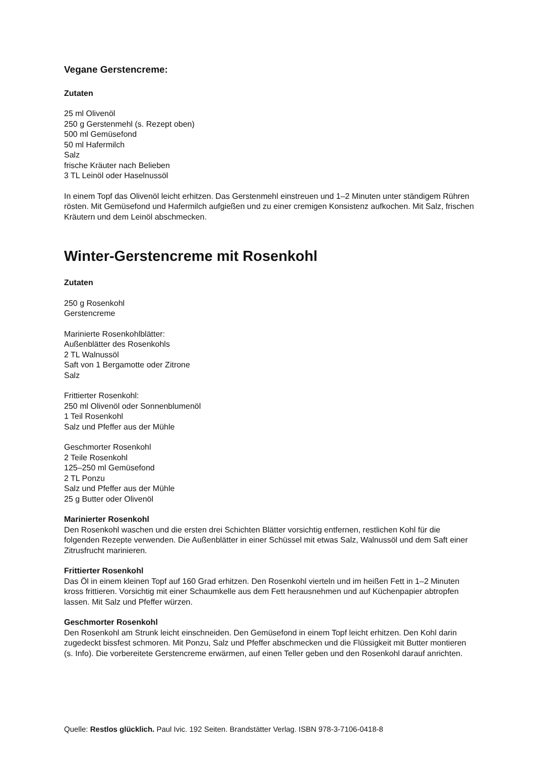Vegane Gerstencreme:
Zutaten
25 ml Olivenöl
250 g Gerstenmehl (s. Rezept oben)
500 ml Gemüsefond
50 ml Hafermilch
Salz
frische Kräuter nach Belieben
3 TL Leinöl oder Haselnussöl
In einem Topf das Olivenöl leicht erhitzen. Das Gerstenmehl einstreuen und 1–2 Minuten unter ständigem Rühren rösten. Mit Gemüsefond und Hafermilch aufgießen und zu einer cremigen Konsistenz aufkochen. Mit Salz, frischen Kräutern und dem Leinöl abschmecken.
Winter-Gerstencreme mit Rosenkohl
Zutaten
250 g Rosenkohl
Gerstencreme
Marinierte Rosenkohlblätter:
Außenblätter des Rosenkohls
2 TL Walnussöl
Saft von 1 Bergamotte oder Zitrone
Salz
Frittierter Rosenkohl:
250 ml Olivenöl oder Sonnenblumenöl
1 Teil Rosenkohl
Salz und Pfeffer aus der Mühle
Geschmorter Rosenkohl
2 Teile Rosenkohl
125–250 ml Gemüsefond
2 TL Ponzu
Salz und Pfeffer aus der Mühle
25 g Butter oder Olivenöl
Marinierter Rosenkohl
Den Rosenkohl waschen und die ersten drei Schichten Blätter vorsichtig entfernen, restlichen Kohl für die folgenden Rezepte verwenden. Die Außenblätter in einer Schüssel mit etwas Salz, Walnussöl und dem Saft einer Zitrusfrucht marinieren.
Frittierter Rosenkohl
Das Öl in einem kleinen Topf auf 160 Grad erhitzen. Den Rosenkohl vierteln und im heißen Fett in 1–2 Minuten kross frittieren. Vorsichtig mit einer Schaumkelle aus dem Fett herausnehmen und auf Küchenpapier abtropfen lassen. Mit Salz und Pfeffer würzen.
Geschmorter Rosenkohl
Den Rosenkohl am Strunk leicht einschneiden. Den Gemüsefond in einem Topf leicht erhitzen. Den Kohl darin zugedeckt bissfest schmoren. Mit Ponzu, Salz und Pfeffer abschmecken und die Flüssigkeit mit Butter montieren (s. Info). Die vorbereitete Gerstencreme erwärmen, auf einen Teller geben und den Rosenkohl darauf anrichten.
Quelle: Restlos glücklich. Paul Ivic. 192 Seiten. Brandstätter Verlag. ISBN 978-3-7106-0418-8